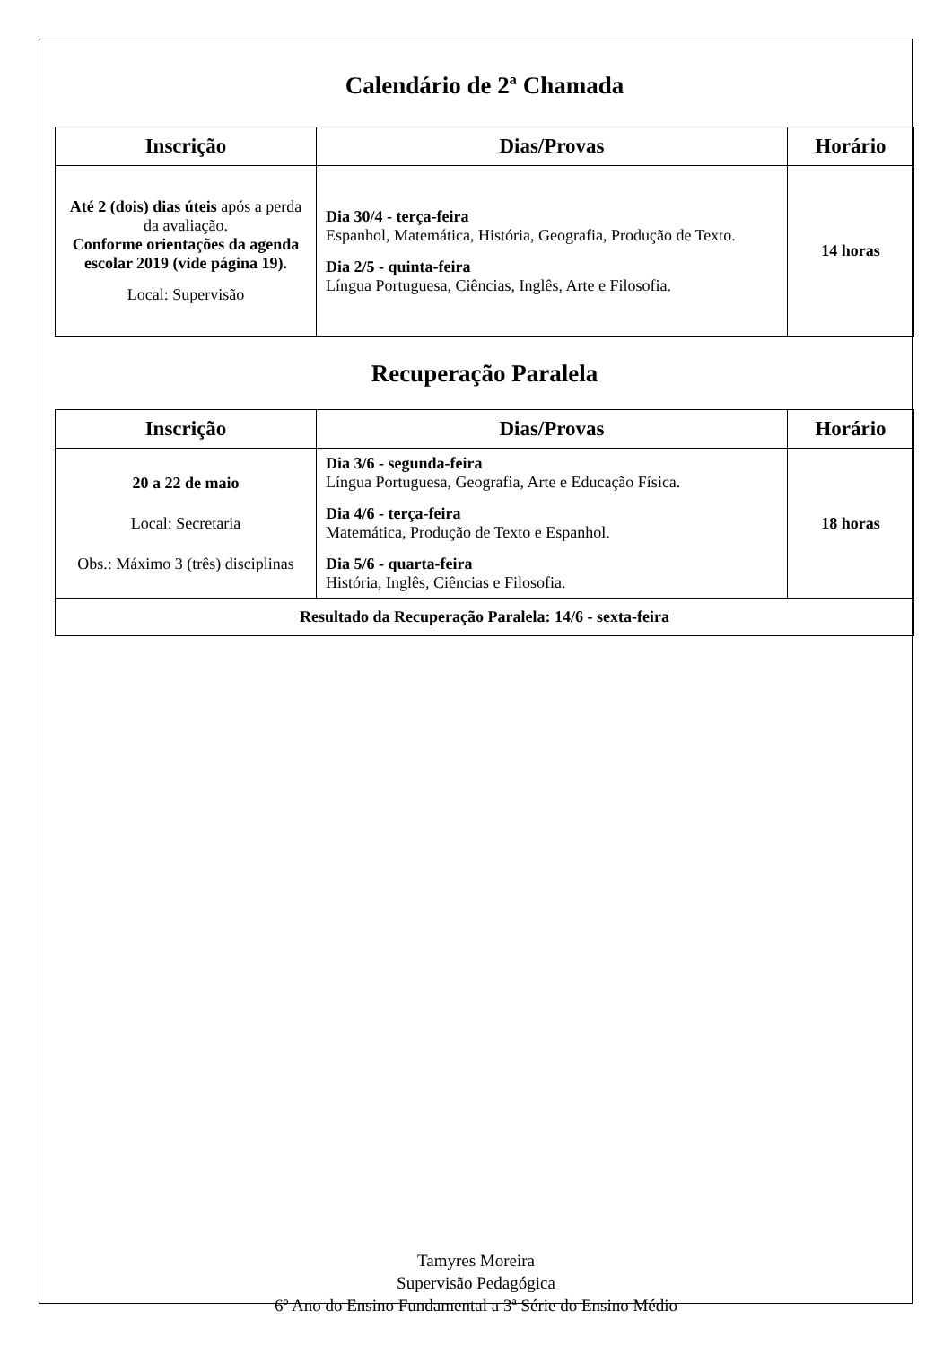Calendário de 2ª Chamada
| Inscrição | Dias/Provas | Horário |
| --- | --- | --- |
| Até 2 (dois) dias úteis após a perda da avaliação. Conforme orientações da agenda escolar 2019 (vide página 19). Local: Supervisão | Dia 30/4 - terça-feira Espanhol, Matemática, História, Geografia, Produção de Texto. Dia 2/5 - quinta-feira Língua Portuguesa, Ciências, Inglês, Arte e Filosofia. | 14 horas |
Recuperação Paralela
| Inscrição | Dias/Provas | Horário |
| --- | --- | --- |
| 20 a 22 de maio Local: Secretaria Obs.: Máximo 3 (três) disciplinas | Dia 3/6 - segunda-feira Língua Portuguesa, Geografia, Arte e Educação Física. Dia 4/6 - terça-feira Matemática, Produção de Texto e Espanhol. Dia 5/6 - quarta-feira História, Inglês, Ciências e Filosofia. | 18 horas |
| Resultado da Recuperação Paralela: 14/6 - sexta-feira | | |
Tamyres Moreira
Supervisão Pedagógica
6º Ano do Ensino Fundamental a 3ª Série do Ensino Médio